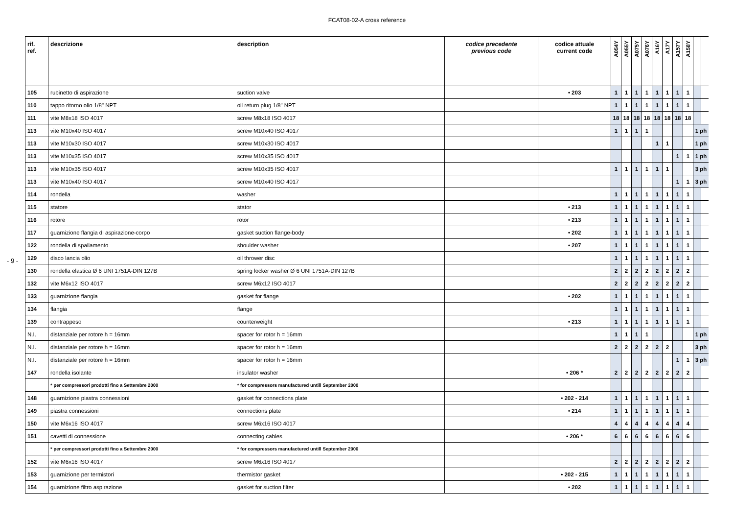FCAT08-02-A cross reference
- 9 -
| rif. ref. | descrizione | description | codice precedente previous code | codice attuale current code | A054Y | A055Y | A075Y | A076Y | A16Y | A17Y | A157Y | A158Y | | |
| --- | --- | --- | --- | --- | --- | --- | --- | --- | --- | --- | --- | --- | --- | --- |
| 105 | rubinetto di aspirazione | suction valve | | • 203 | 1 | 1 | 1 | 1 | 1 | 1 | 1 | 1 | | |
| 110 | tappo ritorno olio 1/8" NPT | oil return plug 1/8" NPT | | | 1 | 1 | 1 | 1 | 1 | 1 | 1 | 1 | | |
| 111 | vite M8x18 ISO 4017 | screw M8x18 ISO 4017 | | | 18 | 18 | 18 | 18 | 18 | 18 | 18 | 18 | | |
| 113 | vite M10x40 ISO 4017 | screw M10x40 ISO 4017 | | | 1 | 1 | 1 | 1 | | | | | 1 ph | |
| 113 | vite M10x30 ISO 4017 | screw M10x30 ISO 4017 | | | | | | | 1 | 1 | | | 1 ph | |
| 113 | vite M10x35 ISO 4017 | screw M10x35 ISO 4017 | | | | | | | | | 1 | 1 | 1 ph | |
| 113 | vite M10x35 ISO 4017 | screw M10x35 ISO 4017 | | | 1 | 1 | 1 | 1 | 1 | 1 | | | 3 ph | |
| 113 | vite M10x40 ISO 4017 | screw M10x40 ISO 4017 | | | | | | | | | 1 | 1 | 3 ph | |
| 114 | rondella | washer | | | 1 | 1 | 1 | 1 | 1 | 1 | 1 | 1 | | |
| 115 | statore | stator | | • 213 | 1 | 1 | 1 | 1 | 1 | 1 | 1 | 1 | | |
| 116 | rotore | rotor | | • 213 | 1 | 1 | 1 | 1 | 1 | 1 | 1 | 1 | | |
| 117 | guarnizione flangia di aspirazione-corpo | gasket suction flange-body | | • 202 | 1 | 1 | 1 | 1 | 1 | 1 | 1 | 1 | | |
| 122 | rondella di spallamento | shoulder washer | | • 207 | 1 | 1 | 1 | 1 | 1 | 1 | 1 | 1 | | |
| 129 | disco lancia olio | oil thrower disc | | | 1 | 1 | 1 | 1 | 1 | 1 | 1 | 1 | | |
| 130 | rondella elastica Ø 6 UNI 1751A-DIN 127B | spring locker washer Ø 6 UNI 1751A-DIN 127B | | | 2 | 2 | 2 | 2 | 2 | 2 | 2 | 2 | | |
| 132 | vite M6x12 ISO 4017 | screw M6x12 ISO 4017 | | | 2 | 2 | 2 | 2 | 2 | 2 | 2 | 2 | | |
| 133 | guarnizione flangia | gasket for flange | | • 202 | 1 | 1 | 1 | 1 | 1 | 1 | 1 | 1 | | |
| 134 | flangia | flange | | | 1 | 1 | 1 | 1 | 1 | 1 | 1 | 1 | | |
| 139 | contrappeso | counterweight | | • 213 | 1 | 1 | 1 | 1 | 1 | 1 | 1 | 1 | | |
| N.I. | distanziale per rotore h = 16mm | spacer for rotor h = 16mm | | | 1 | 1 | 1 | 1 | | | | | 1 ph | |
| N.I. | distanziale per rotore h = 16mm | spacer for rotor h = 16mm | | | 2 | 2 | 2 | 2 | 2 | 2 | | | 3 ph | |
| N.I. | distanziale per rotore h = 16mm | spacer for rotor h = 16mm | | | | | | | | | 1 | 1 | 3 ph | |
| 147 | rondella isolante | insulator washer | | • 206 * | 2 | 2 | 2 | 2 | 2 | 2 | 2 | 2 | | |
| | * per compressori prodotti fino a Settembre 2000 | * for compressors manufactured untill September 2000 | | | | | | | | | | | | |
| 148 | guarnizione piastra connessioni | gasket for connections plate | | • 202 - 214 | 1 | 1 | 1 | 1 | 1 | 1 | 1 | 1 | | |
| 149 | piastra connessioni | connections plate | | • 214 | 1 | 1 | 1 | 1 | 1 | 1 | 1 | 1 | | |
| 150 | vite M6x16 ISO 4017 | screw M6x16 ISO 4017 | | | 4 | 4 | 4 | 4 | 4 | 4 | 4 | 4 | | |
| 151 | cavetti di connessione | connecting cables | | • 206 * | 6 | 6 | 6 | 6 | 6 | 6 | 6 | 6 | | |
| | * per compressori prodotti fino a Settembre 2000 | * for compressors manufactured untill September 2000 | | | | | | | | | | | | |
| 152 | vite M6x16 ISO 4017 | screw M6x16 ISO 4017 | | | 2 | 2 | 2 | 2 | 2 | 2 | 2 | 2 | | |
| 153 | guarnizione per termistori | thermistor gasket | | • 202 - 215 | 1 | 1 | 1 | 1 | 1 | 1 | 1 | 1 | | |
| 154 | guarnizione filtro aspirazione | gasket for suction filter | | • 202 | 1 | 1 | 1 | 1 | 1 | 1 | 1 | 1 | | |